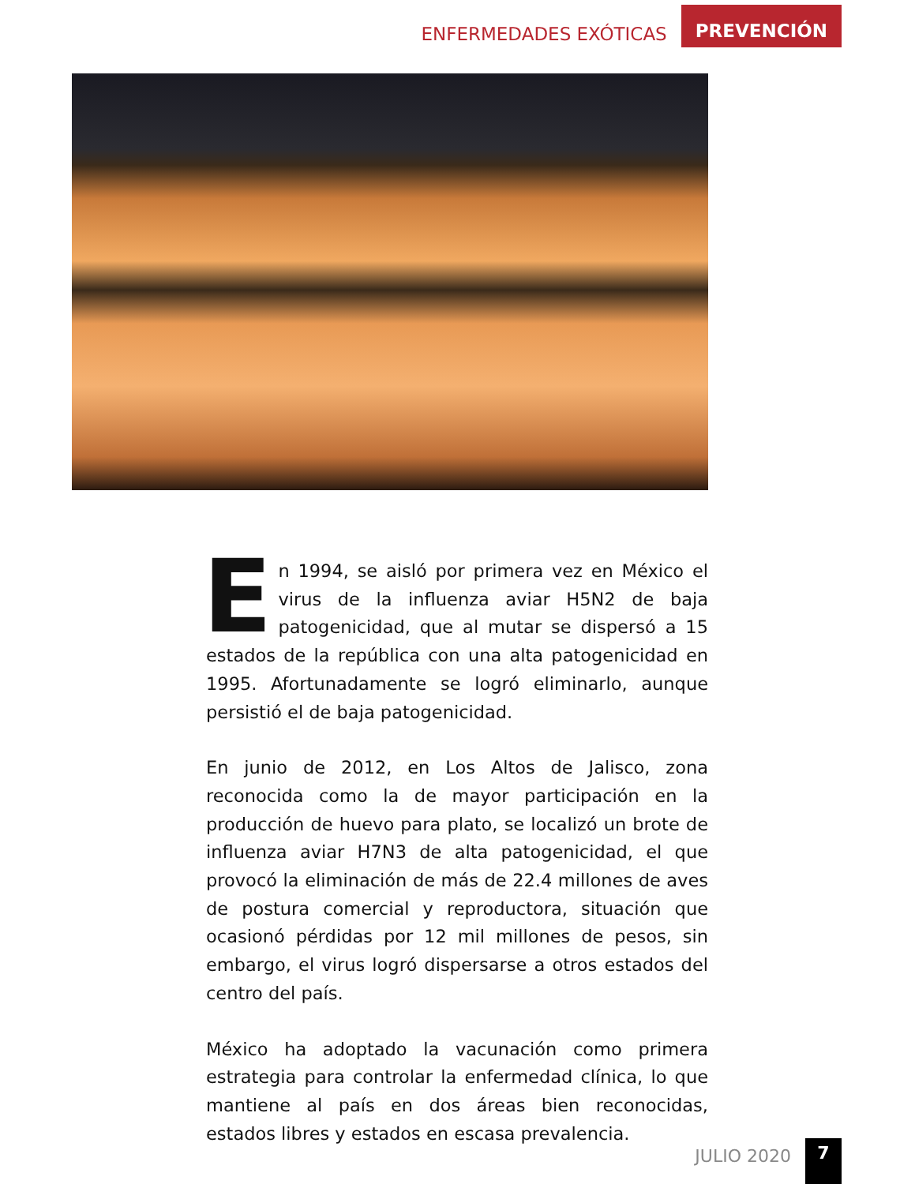ENFERMEDADES EXÓTICAS PREVENCIÓN
En 1994, se aisló por primera vez en México el virus de la influenza aviar H5N2 de baja patogenicidad, que al mutar se dispersó a 15 estados de la república con una alta patogenicidad en 1995. Afortunadamente se logró eliminarlo, aunque persistió el de baja patogenicidad.
En junio de 2012, en Los Altos de Jalisco, zona reconocida como la de mayor participación en la producción de huevo para plato, se localizó un brote de influenza aviar H7N3 de alta patogenicidad, el que provocó la eliminación de más de 22.4 millones de aves de postura comercial y reproductora, situación que ocasionó pérdidas por 12 mil millones de pesos, sin embargo, el virus logró dispersarse a otros estados del centro del país.
México ha adoptado la vacunación como primera estrategia para controlar la enfermedad clínica, lo que mantiene al país en dos áreas bien reconocidas, estados libres y estados en escasa prevalencia.
JULIO 2020 7